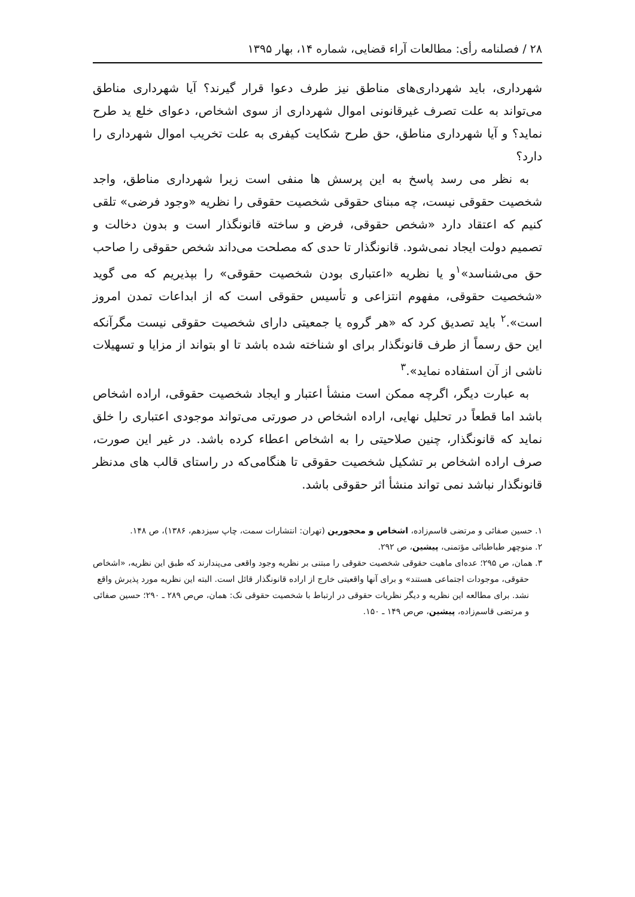۲۸ / فصلنامه رأی: مطالعات آراء قضایی، شماره ۱۴، بهار ۱۳۹۵
شهرداری، باید شهرداری‌های مناطق نیز طرف دعوا قرار گیرند؟ آیا شهرداری مناطق می‌تواند به علت تصرف غیرقانونی اموال شهرداری از سوی اشخاص، دعوای خلع ید طرح نماید؟ و آیا شهرداری مناطق، حق طرح شکایت کیفری به علت تخریب اموال شهرداری را دارد؟
به نظر می رسد پاسخ به این پرسش ها منفی است زیرا شهرداری مناطق، واجد شخصیت حقوقی نیست، چه مبنای حقوقی شخصیت حقوقی را نظریه «وجود فرضی» تلقی کنیم که اعتقاد دارد «شخص حقوقی، فرض و ساخته قانونگذار است و بدون دخالت و تصمیم دولت ایجاد نمی‌شود. قانونگذار تا حدی که مصلحت می‌داند شخص حقوقی را صاحب حق می‌شناسد»<sup>۱</sup>و یا نظریه «اعتباری بودن شخصیت حقوقی» را بپذیریم که می گوید «شخصیت حقوقی، مفهوم انتزاعی و تأسیس حقوقی است که از ابداعات تمدن امروز است».<sup>۲</sup> باید تصدیق کرد که «هر گروه یا جمعیتی دارای شخصیت حقوقی نیست مگرآنکه این حق رسماً از طرف قانونگذار برای او شناخته شده باشد تا او بتواند از مزایا و تسهیلات ناشی از آن استفاده نماید».<sup>۳</sup>
به عبارت دیگر، اگرچه ممکن است منشأ اعتبار و ایجاد شخصیت حقوقی، اراده اشخاص باشد اما قطعاً در تحلیل نهایی، اراده اشخاص در صورتی می‌تواند موجودی اعتباری را خلق نماید که قانونگذار، چنین صلاحیتی را به اشخاص اعطاء کرده باشد. در غیر این صورت، صرف اراده اشخاص بر تشکیل شخصیت حقوقی تا هنگامی‌که در راستای قالب های مدنظر قانونگذار نباشد نمی تواند منشأ اثر حقوقی باشد.
۱. حسین صفائی و مرتضی قاسم‌زاده، اشخاص و محجورین (تهران: انتشارات سمت، چاپ سیزدهم، ۱۳۸۶)، ص ۱۴۸.
۲. منوچهر طباطبائی مؤتمنی، پیشین، ص ۲۹۲.
۳. همان، ص ۲۹۵؛ عده‌ای ماهیت حقوقی شخصیت حقوقی را مبتنی بر نظریه وجود واقعی می‌پندارند که طبق این نظریه، «اشخاص حقوقی، موجودات اجتماعی هستند» و برای آنها واقعیتی خارج از اراده قانونگذار قائل است. البته این نظریه مورد پذیرش واقع نشد. برای مطالعه این نظریه و دیگر نظریات حقوقی در ارتباط با شخصیت حقوقی نک: همان، ص‌ص ۲۸۹ ـ ۲۹۰؛ حسین صفائی و مرتضی قاسم‌زاده، پیشین، ص‌ص ۱۴۹ ـ ۱۵۰.